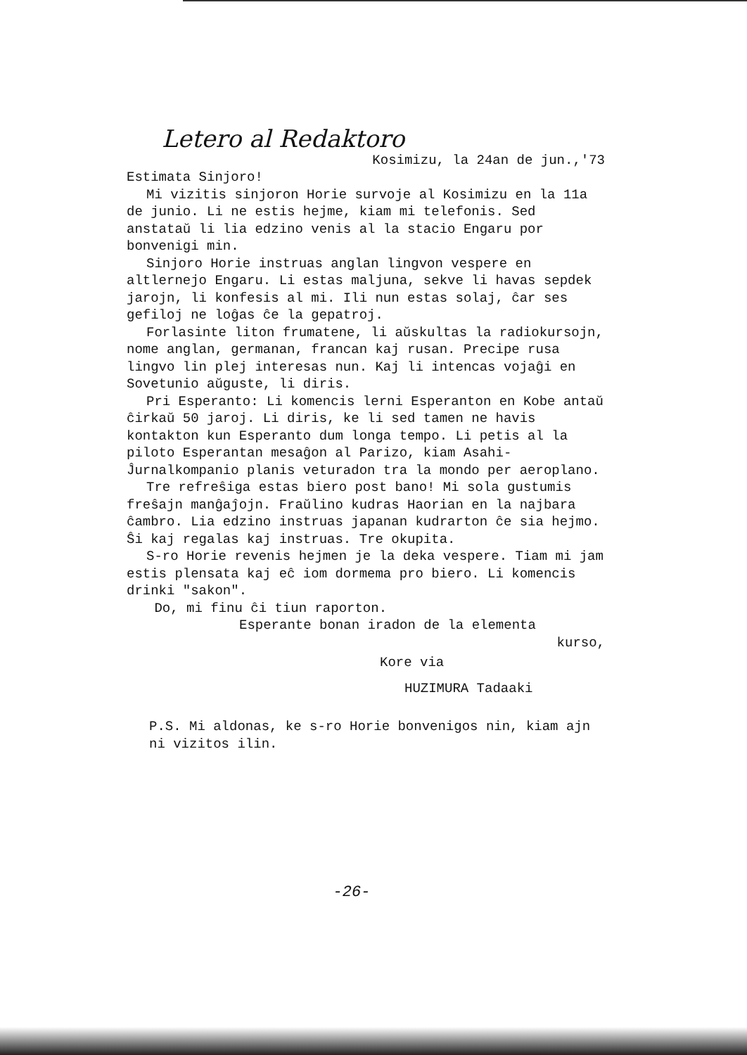Letero al Redaktoro
Kosimizu, la 24an de jun.,'73
Estimata Sinjoro!
Mi vizitis sinjoron Horie survoje al Kosimizu en la 11a de junio. Li ne estis hejme, kiam mi telefonis. Sed anstataŭ li lia edzino venis al la stacio Engaru por bonvenigi min.
Sinjoro Horie instruas anglan lingvon vespere en altlernejo Engaru. Li estas maljuna, sekve li havas sepdek jarojn, li konfesis al mi. Ili nun estas solaj, ĉar ses gefiloj ne loĝas ĉe la gepatroj.
Forlasinte liton frumatene, li aŭskultas la radiokursojn, nome anglan, germanan, francan kaj rusan. Precipe rusa lingvo lin plej interesas nun. Kaj li intencas vojaĝi en Sovetunio aŭguste, li diris.
Pri Esperanto: Li komencis lerni Esperanton en Kobe antaŭ ĉirkaŭ 50 jaroj. Li diris, ke li sed tamen ne havis kontakton kun Esperanto dum longa tempo. Li petis al la piloto Esperantan mesaĝon al Parizo, kiam Asahi-Ĵurnalkompanio planis veturadon tra la mondo per aeroplano.
Tre refreŝiga estas biero post bano! Mi sola gustumis freŝajn manĝaĵojn. Fraŭlino kudras Haorian en la najbara ĉambro. Lia edzino instruas japanan kudrarton ĉe sia hejmo. Ŝi kaj regalas kaj instruas. Tre okupita.
S-ro Horie revenis hejmen je la deka vespere. Tiam mi jam estis plensata kaj eĉ iom dormema pro biero. Li komencis drinki "sakon".
Do, mi finu ĉi tiun raporton.
Esperante bonan iradon de la elementa
kurso,
Kore via
HUZIMURA Tadaaki
P.S. Mi aldonas, ke s-ro Horie bonvenigos nin, kiam ajn ni vizitos ilin.
-26-